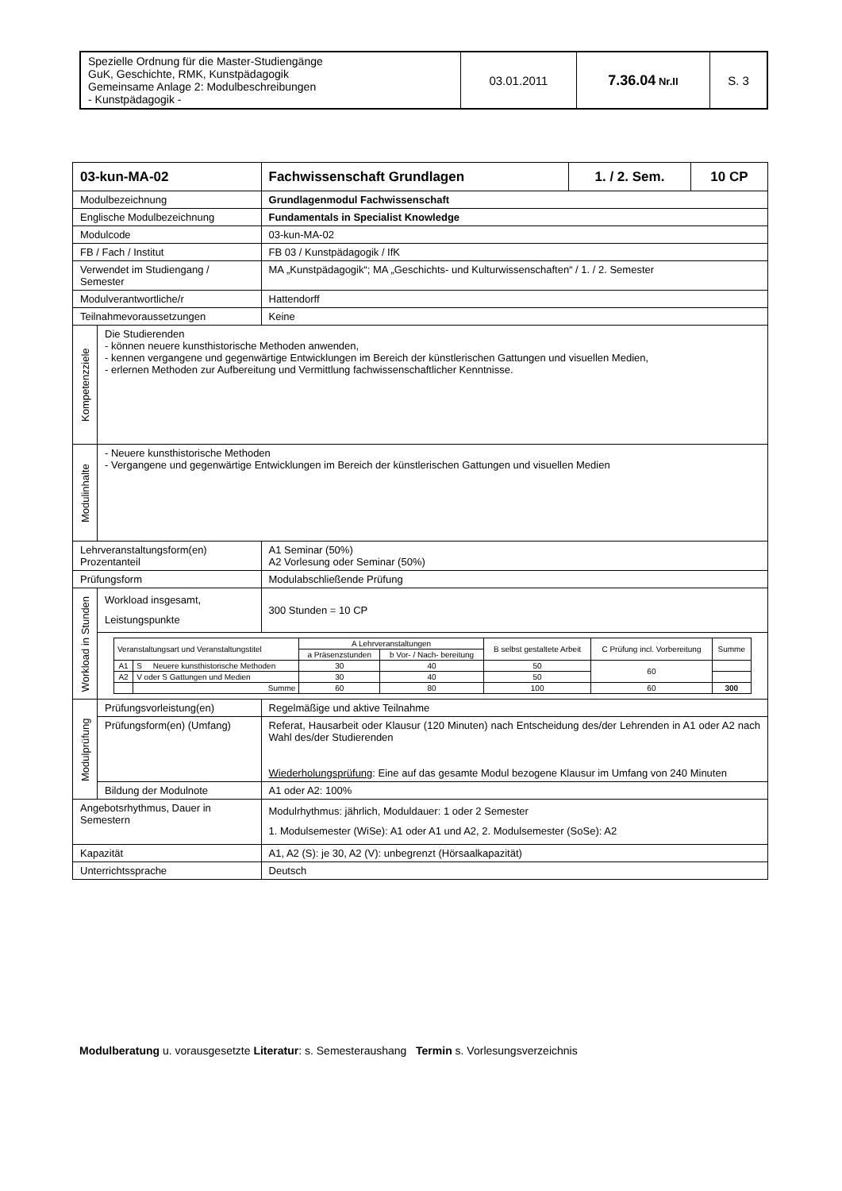| Spezielle Ordnung für die Master-Studiengänge GuK, Geschichte, RMK, Kunstpädagogik Gemeinsame Anlage 2: Modulbeschreibungen - Kunstpädagogik - | 03.01.2011 | 7.36.04 Nr.II | S. 3 |
| 03-kun-MA-02 | | Fachwissenschaft Grundlagen | 1. / 2. Sem. | 10 CP |
| --- | --- | --- | --- | --- |
| Modulbezeichnung | | Grundlagenmodul Fachwissenschaft | | |
| Englische Modulbezeichnung | | Fundamentals in Specialist Knowledge | | |
| Modulcode | | 03-kun-MA-02 | | |
| FB / Fach / Institut | | FB 03 / Kunstpädagogik / IfK | | |
| Verwendet im Studiengang / Semester | | MA „Kunstpädagogik“; MA „Geschichts- und Kulturwissenschaften“ / 1. / 2. Semester | | |
| Modulverantwortliche/r | | Hattendorff | | |
| Teilnahmevoraussetzungen | | Keine | | |
| Kompetenzziele | Die Studierenden - können neuere kunsthistorische Methoden anwenden, - kennen vergangene und gegenwärtige Entwicklungen im Bereich der künstlerischen Gattungen und visuellen Medien, - erlernen Methoden zur Aufbereitung und Vermittlung fachwissenschaftlicher Kenntnisse. | | | |
| Modulinhalte | - Neuere kunsthistorische Methoden - Vergangene und gegenwärtige Entwicklungen im Bereich der künstlerischen Gattungen und visuellen Medien | | | |
| Lehrveranstaltungsform(en) Prozentanteil | | A1 Seminar (50%) A2 Vorlesung oder Seminar (50%) | | |
| Prüfungsform | | Modulabschließende Prüfung | | |
| Workload in Stunden | Workload insgesamt, Leistungspunkte | 300 Stunden = 10 CP | | |
| | / Veranstaltungsart und Veranstaltungstitel / / A Lehrveranstaltungen / / B selbst gestaltete Arbeit / C Prüfung incl. Vorbereitung / Summe / / / / a Präsenzstunden / b Vor- / Nach- bereitung / / / / / A1 / S Neuere kunsthistorische Methoden / 30 / 40 / 50 / 60 / / / A2 / V oder S Gattungen und Medien / 30 / 40 / 50 / / / / / Summe / 60 / 80 / 100 / 60 / 300 / | | | |
| Modulprüfung | Prüfungsvorleistung(en) | Regelmäßige und aktive Teilnahme | | |
| | Prüfungsform(en) (Umfang) | Referat, Hausarbeit oder Klausur (120 Minuten) nach Entscheidung des/der Lehrenden in A1 oder A2 nach Wahl des/der Studierenden Wiederholungsprüfung : Eine auf das gesamte Modul bezogene Klausur im Umfang von 240 Minuten | | |
| | Bildung der Modulnote | A1 oder A2: 100% | | |
| Angebotsrhythmus, Dauer in Semestern | | Modulrhythmus: jährlich, Moduldauer: 1 oder 2 Semester 1. Modulsemester (WiSe): A1 oder A1 und A2, 2. Modulsemester (SoSe): A2 | | |
| Kapazität | | A1, A2 (S): je 30, A2 (V): unbegrenzt (Hörsaalkapazität) | | |
| Unterrichtssprache | | Deutsch | | |
Modulberatung u. vorausgesetzte Literatur: s. Semesteraushang Termin s. Vorlesungsverzeichnis